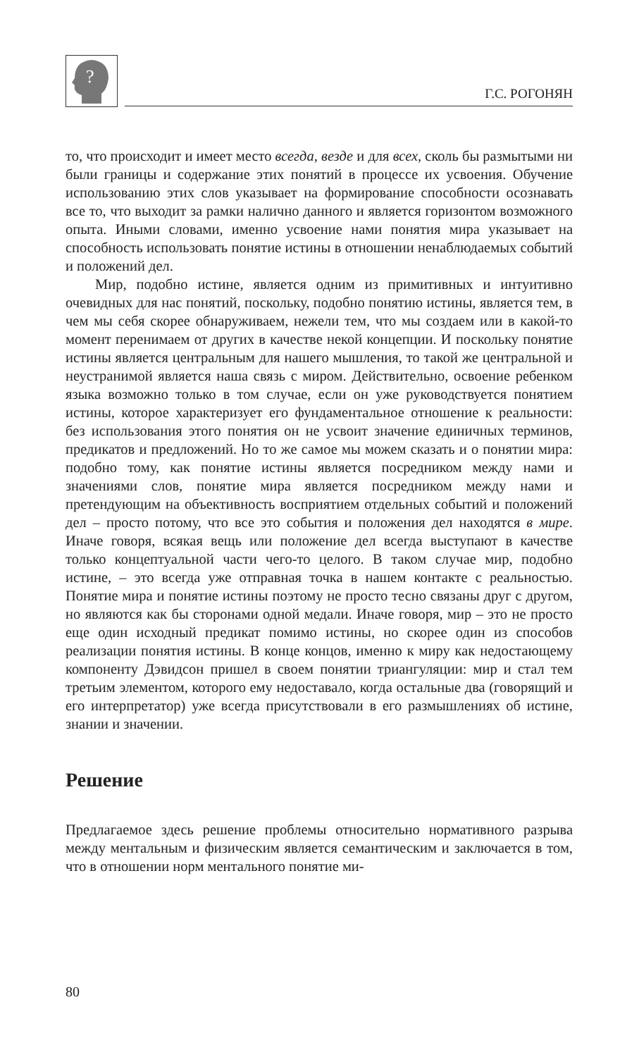?
Г.С. РОГОНЯН
то, что происходит и имеет место всегда, везде и для всех, сколь бы размытыми ни были границы и содержание этих понятий в процессе их усвоения. Обучение использованию этих слов указывает на формирование способности осознавать все то, что выходит за рамки налично данного и является горизонтом возможного опыта. Иными словами, именно усвоение нами понятия мира указывает на способность использовать понятие истины в отношении ненаблюдаемых событий и положений дел.
Мир, подобно истине, является одним из примитивных и интуитивно очевидных для нас понятий, поскольку, подобно понятию истины, является тем, в чем мы себя скорее обнаруживаем, нежели тем, что мы создаем или в какой-то момент перенимаем от других в качестве некой концепции. И поскольку понятие истины является центральным для нашего мышления, то такой же центральной и неустранимой является наша связь с миром. Действительно, освоение ребенком языка возможно только в том случае, если он уже руководствуется понятием истины, которое характеризует его фундаментальное отношение к реальности: без использования этого понятия он не усвоит значение единичных терминов, предикатов и предложений. Но то же самое мы можем сказать и о понятии мира: подобно тому, как понятие истины является посредником между нами и значениями слов, понятие мира является посредником между нами и претендующим на объективность восприятием отдельных событий и положений дел – просто потому, что все это события и положения дел находятся в мире. Иначе говоря, всякая вещь или положение дел всегда выступают в качестве только концептуальной части чего-то целого. В таком случае мир, подобно истине, – это всегда уже отправная точка в нашем контакте с реальностью. Понятие мира и понятие истины поэтому не просто тесно связаны друг с другом, но являются как бы сторонами одной медали. Иначе говоря, мир – это не просто еще один исходный предикат помимо истины, но скорее один из способов реализации понятия истины. В конце концов, именно к миру как недостающему компоненту Дэвидсон пришел в своем понятии триангуляции: мир и стал тем третьим элементом, которого ему недоставало, когда остальные два (говорящий и его интерпретатор) уже всегда присутствовали в его размышлениях об истине, знании и значении.
Решение
Предлагаемое здесь решение проблемы относительно нормативного разрыва между ментальным и физическим является семантическим и заключается в том, что в отношении норм ментального понятие ми-
80